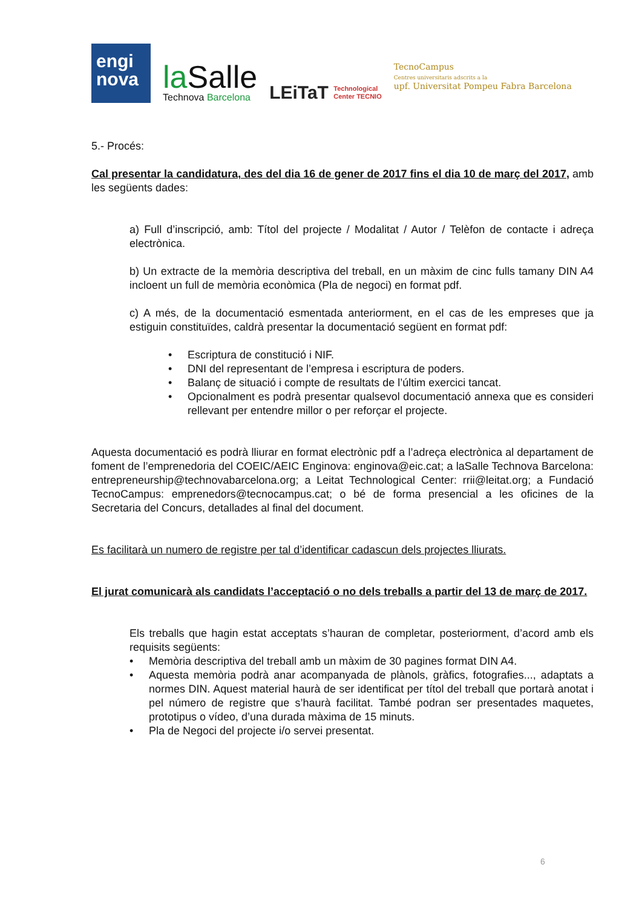engi
nova
laSalle
Technova Barcelona
LEiTaT Technological
Center TECNIO
TecnoCampus
Centres universitaris adscrits a la
upf. Universitat Pompeu Fabra Barcelona
5.- Procés:
Cal presentar la candidatura, des del dia 16 de gener de 2017 fins el dia 10 de març del 2017, amb les següents dades:
a) Full d’inscripció, amb: Títol del projecte / Modalitat / Autor / Telèfon de contacte i adreça electrònica.
b) Un extracte de la memòria descriptiva del treball, en un màxim de cinc fulls tamany DIN A4 incloent un full de memòria econòmica (Pla de negoci) en format pdf.
c) A més, de la documentació esmentada anteriorment, en el cas de les empreses que ja estiguin constituïdes, caldrà presentar la documentació següent en format pdf:
• Escriptura de constitució i NIF.
• DNI del representant de l’empresa i escriptura de poders.
• Balanç de situació i compte de resultats de l’últim exercici tancat.
• Opcionalment es podrà presentar qualsevol documentació annexa que es consideri rellevant per entendre millor o per reforçar el projecte.
Aquesta documentació es podrà lliurar en format electrònic pdf a l’adreça electrònica al departament de foment de l’emprenedoria del COEIC/AEIC Enginova: enginova@eic.cat; a laSalle Technova Barcelona: entrepreneurship@technovabarcelona.org; a Leitat Technological Center: rrii@leitat.org; a Fundació TecnoCampus: emprenedors@tecnocampus.cat; o bé de forma presencial a les oficines de la Secretaria del Concurs, detallades al final del document.
Es facilitarà un numero de registre per tal d’identificar cadascun dels projectes lliurats.
El jurat comunicarà als candidats l’acceptació o no dels treballs a partir del 13 de març de 2017.
Els treballs que hagin estat acceptats s’hauran de completar, posteriorment, d’acord amb els requisits següents:
• Memòria descriptiva del treball amb un màxim de 30 pagines format DIN A4.
• Aquesta memòria podrà anar acompanyada de plànols, gràfics, fotografies..., adaptats a normes DIN. Aquest material haurà de ser identificat per títol del treball que portarà anotat i pel número de registre que s’haurà facilitat. També podran ser presentades maquetes, prototipus o vídeo, d’una durada màxima de 15 minuts.
• Pla de Negoci del projecte i/o servei presentat.
6